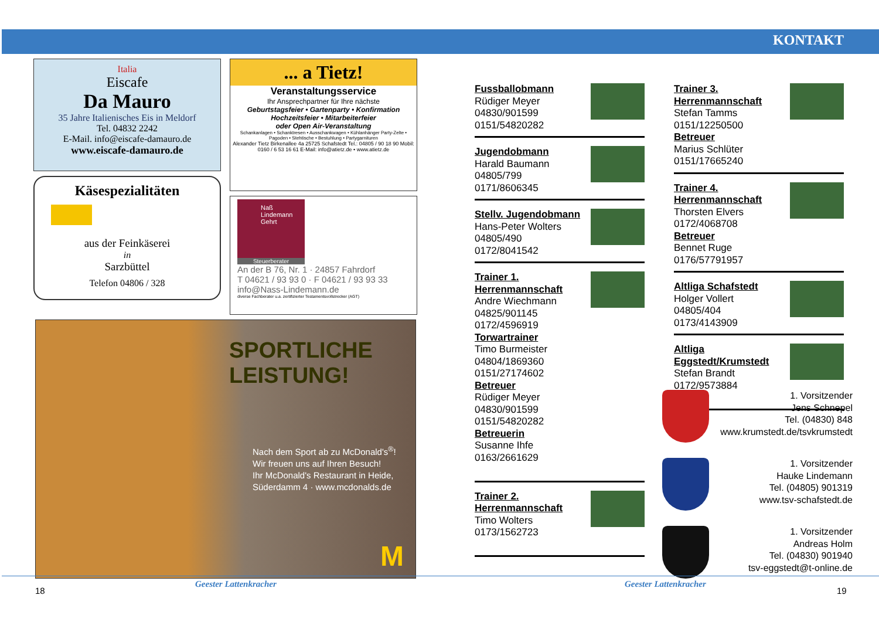KONTAKT
Italia
Eiscafe
Da Mauro
35 Jahre Italienisches Eis in Meldorf
Tel. 04832 2242
E-Mail. info@eiscafe-damauro.de
www.eiscafe-damauro.de
Käsespezialitäten
aus der Feinkäserei
in
Sarzbüttel
Telefon 04806 / 328
... a Tietz!
Veranstaltungsservice
Ihr Ansprechpartner für Ihre nächste
Geburtstagsfeier • Gartenparty • Konfirmation
Hochzeitsfeier • Mitarbeiterfeier
oder Open Air-Veranstaltung
Schankanlagen • Schanktresen • Ausschankwagen • Kühlanhänger Party-Zelte • Pagoden • Stehtische • Bestuhlung • Partygarnituren
Alexander Tietz Birkenallee 4a 25725 Schafstedt Tel.: 04805 / 90 18 90 Mobil: 0160 / 6 53 16 61 E-Mail: info@atietz.de • www.atietz.de
Naß Lindemann Gehrt
Steuerberater
An der B 76, Nr. 1 · 24857 Fahrdorf
T 04621 / 93 93 0 · F 04621 / 93 93 33
info@Nass-Lindemann.de
diverse Fachberater u.a. zertifizierter Testamentsvollstrecker (AGT)
SPORTLICHE
LEISTUNG!
Nach dem Sport ab zu McDonald's<sup>®</sup>!
Wir freuen uns auf Ihren Besuch!
Ihr McDonald's Restaurant in Heide,
Süderdamm 4 · www.mcdonalds.de
M
Fussballobmann
Rüdiger Meyer
04830/901599
0151/54820282
Jugendobmann
Harald Baumann
04805/799
0171/8606345
Stellv. Jugendobmann
Hans-Peter Wolters
04805/490
0172/8041542
Trainer 1. Herrenmannschaft
Andre Wiechmann
04825/901145
0172/4596919
Torwartrainer
Timo Burmeister
04804/1869360
0151/27174602
Betreuer
Rüdiger Meyer
04830/901599
0151/54820282
Betreuerin
Susanne Ihfe
0163/2661629
Trainer 2. Herrenmannschaft
Timo Wolters
0173/1562723
Trainer 3. Herrenmannschaft
Stefan Tamms
0151/12250500
Betreuer
Marius Schlüter
0151/17665240
Trainer 4. Herrenmannschaft
Thorsten Elvers
0172/4068708
Betreuer
Bennet Ruge
0176/57791957
Altliga Schafstedt
Holger Vollert
04805/404
0173/4143909
Altliga Eggstedt/Krumstedt
Stefan Brandt
0172/9573884
1. Vorsitzender
Jens Schnepel
Tel. (04830) 848
www.krumstedt.de/tsvkrumstedt
1. Vorsitzender
Hauke Lindemann
Tel. (04805) 901319
www.tsv-schafstedt.de
1. Vorsitzender
Andreas Holm
Tel. (04830) 901940
tsv-eggstedt@t-online.de
18
Geester Lattenkracher Geester Lattenkracher
19